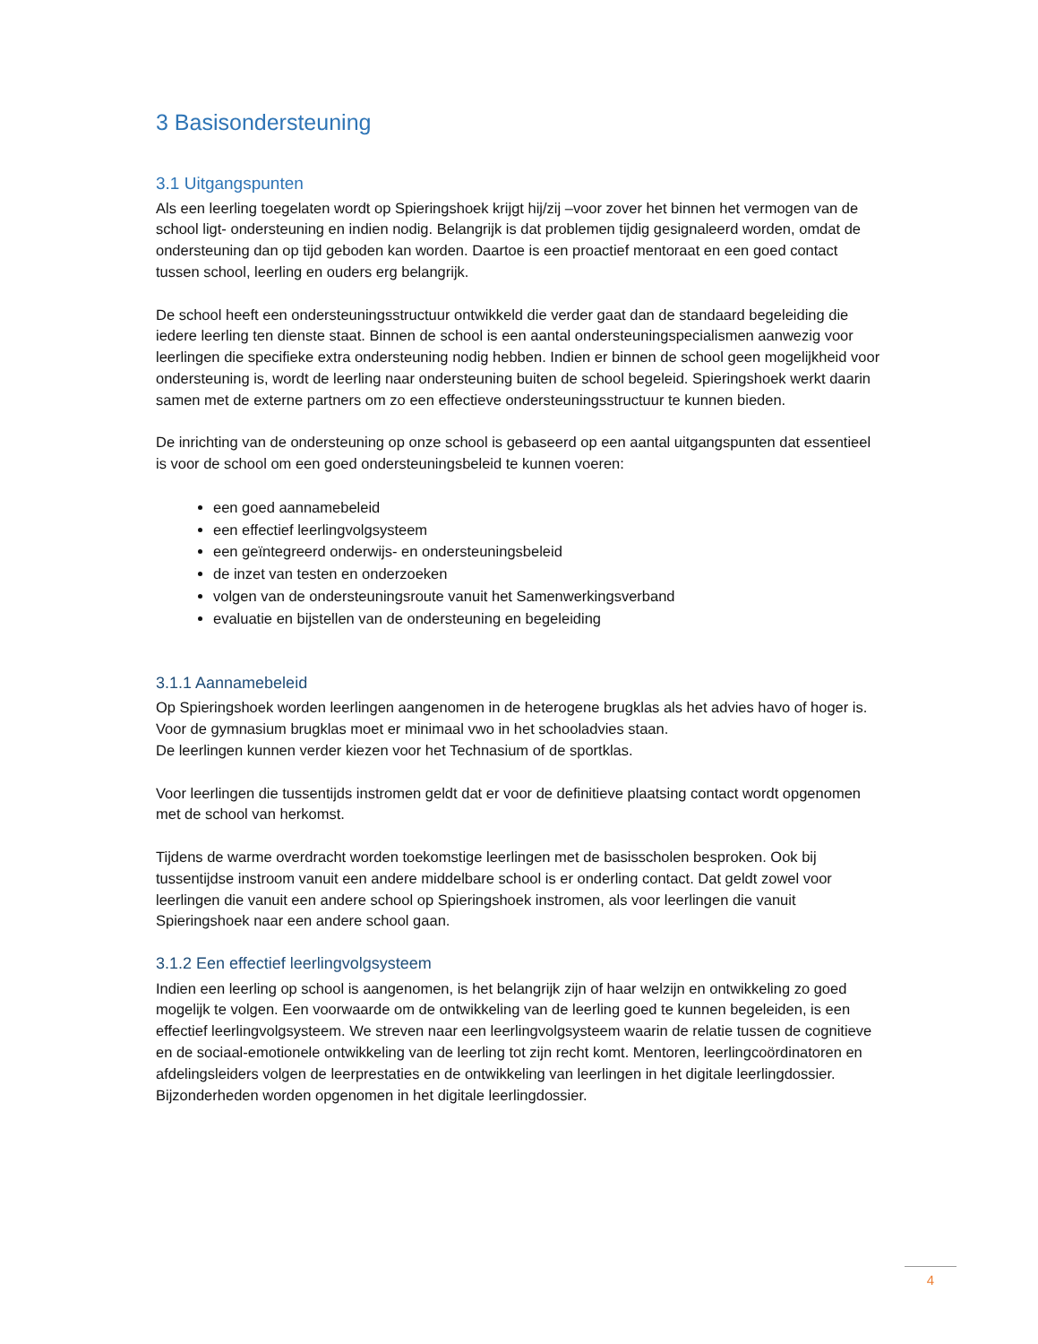3 Basisondersteuning
3.1 Uitgangspunten
Als een leerling toegelaten wordt op Spieringshoek krijgt hij/zij –voor zover het binnen het vermogen van de school ligt- ondersteuning en indien nodig. Belangrijk is dat problemen tijdig gesignaleerd worden, omdat de ondersteuning dan op tijd geboden kan worden. Daartoe is een proactief mentoraat en een goed contact tussen school, leerling en ouders erg belangrijk.
De school heeft een ondersteuningsstructuur ontwikkeld die verder gaat dan de standaard begeleiding die iedere leerling ten dienste staat. Binnen de school is een aantal ondersteuningspecialismen aanwezig voor leerlingen die specifieke extra ondersteuning nodig hebben. Indien er binnen de school geen mogelijkheid voor ondersteuning is, wordt de leerling naar ondersteuning buiten de school begeleid. Spieringshoek werkt daarin samen met de externe partners om zo een effectieve ondersteuningsstructuur te kunnen bieden.
De inrichting van de ondersteuning op onze school is gebaseerd op een aantal uitgangspunten dat essentieel is voor de school om een goed ondersteuningsbeleid te kunnen voeren:
een goed aannamebeleid
een effectief leerlingvolgsysteem
een geïntegreerd onderwijs- en ondersteuningsbeleid
de inzet van testen en onderzoeken
volgen van de ondersteuningsroute vanuit het Samenwerkingsverband
evaluatie en bijstellen van de ondersteuning en begeleiding
3.1.1 Aannamebeleid
Op Spieringshoek worden leerlingen aangenomen in de heterogene brugklas als het advies havo of hoger is. Voor de gymnasium brugklas moet er minimaal vwo in het schooladvies staan.
De leerlingen kunnen verder kiezen voor het Technasium of de sportklas.
Voor leerlingen die tussentijds instromen geldt dat er voor de definitieve plaatsing contact wordt opgenomen met de school van herkomst.
Tijdens de warme overdracht worden toekomstige leerlingen met de basisscholen besproken. Ook bij tussentijdse instroom vanuit een andere middelbare school is er onderling contact. Dat geldt zowel voor leerlingen die vanuit een andere school op Spieringshoek instromen, als voor leerlingen die vanuit Spieringshoek naar een andere school gaan.
3.1.2 Een effectief leerlingvolgsysteem
Indien een leerling op school is aangenomen, is het belangrijk zijn of haar welzijn en ontwikkeling zo goed mogelijk te volgen. Een voorwaarde om de ontwikkeling van de leerling goed te kunnen begeleiden, is een effectief leerlingvolgsysteem. We streven naar een leerlingvolgsysteem waarin de relatie tussen de cognitieve en de sociaal-emotionele ontwikkeling van de leerling tot zijn recht komt. Mentoren, leerlingcoördinatoren en afdelingsleiders volgen de leerprestaties en de ontwikkeling van leerlingen in het digitale leerlingdossier. Bijzonderheden worden opgenomen in het digitale leerlingdossier.
4